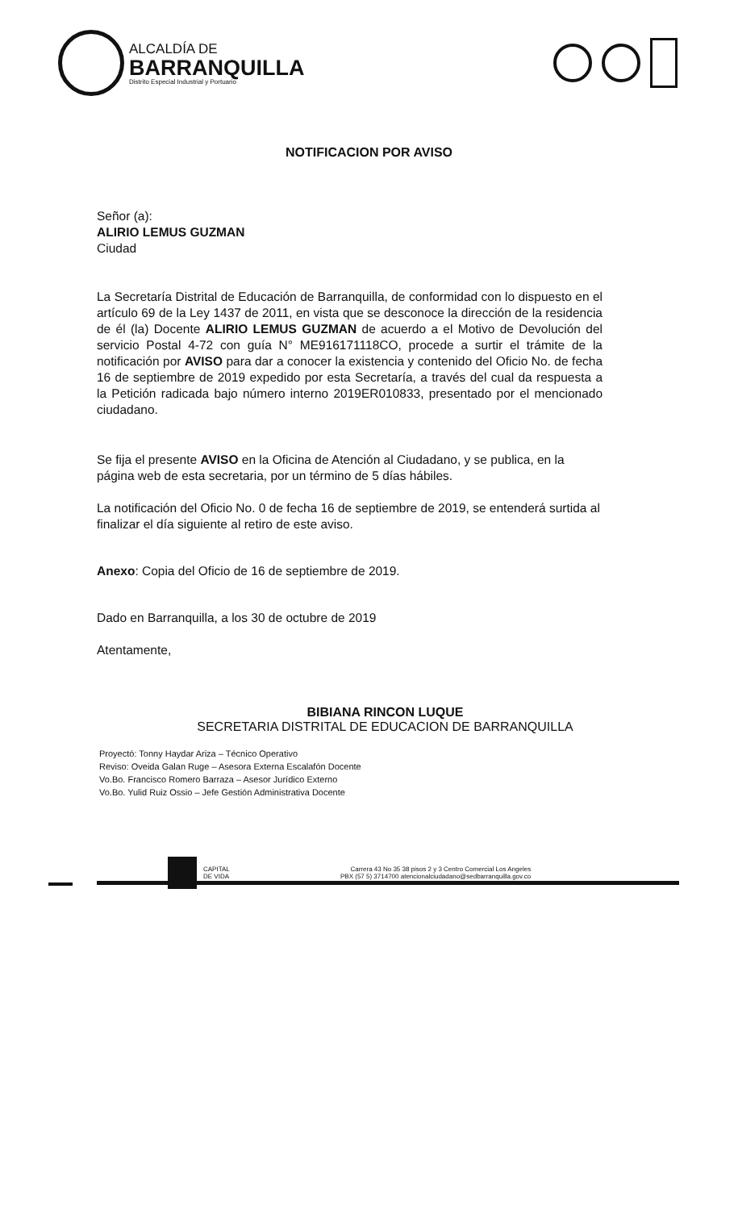ALCALDÍA DE
BARRANQUILLA
Distrito Especial Industrial y Portuario
NOTIFICACION POR AVISO
Señor (a):
ALIRIO LEMUS GUZMAN
Ciudad
La Secretaría Distrital de Educación de Barranquilla, de conformidad con lo dispuesto en el artículo 69 de la Ley 1437 de 2011, en vista que se desconoce la dirección de la residencia de él (la) Docente ALIRIO LEMUS GUZMAN de acuerdo a el Motivo de Devolución del servicio Postal 4-72 con guía N° ME916171118CO, procede a surtir el trámite de la notificación por AVISO para dar a conocer la existencia y contenido del Oficio No. de fecha 16 de septiembre de 2019 expedido por esta Secretaría, a través del cual da respuesta a la Petición radicada bajo número interno 2019ER010833, presentado por el mencionado ciudadano.
Se fija el presente AVISO en la Oficina de Atención al Ciudadano, y se publica, en la página web de esta secretaria, por un término de 5 días hábiles.
La notificación del Oficio No. 0 de fecha 16 de septiembre de 2019, se entenderá surtida al finalizar el día siguiente al retiro de este aviso.
Anexo: Copia del Oficio de 16 de septiembre de 2019.
Dado en Barranquilla, a los 30 de octubre de 2019
Atentamente,
BIBIANA RINCON LUQUE
SECRETARIA DISTRITAL DE EDUCACION DE BARRANQUILLA
Proyectó: Tonny Haydar Ariza – Técnico Operativo
Reviso: Oveida Galan Ruge – Asesora Externa Escalafón Docente
Vo.Bo. Francisco Romero Barraza – Asesor Jurídico Externo
Vo.Bo. Yulid Ruiz Ossio – Jefe Gestión Administrativa Docente
CAPITAL
DE VIDA
Carrera 43 No 35 38 pisos 2 y 3 Centro Comercial Los Angeles
PBX (57 5) 3714700 atencionalciudadano@sedbarranquilla.gov.co